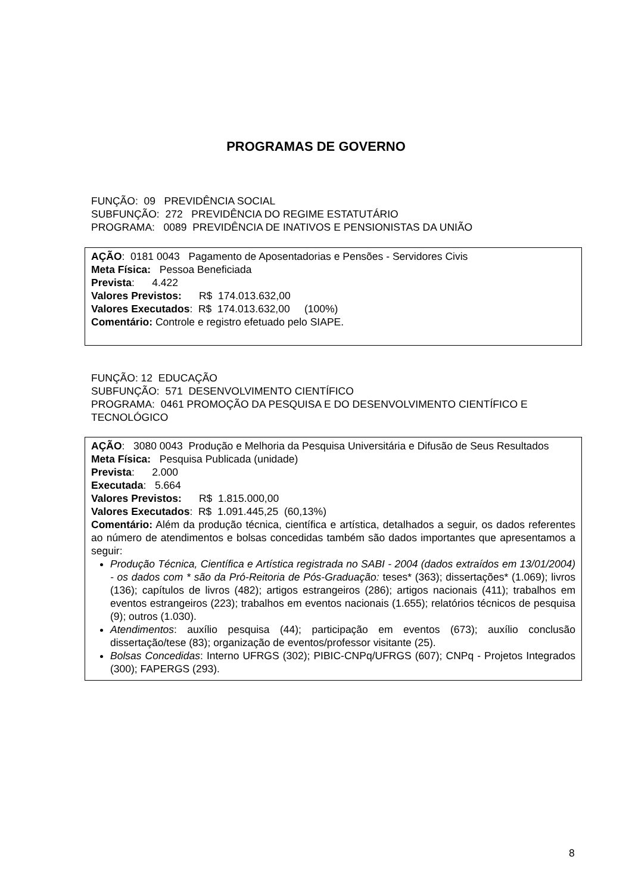PROGRAMAS DE GOVERNO
FUNÇÃO: 09 PREVIDÊNCIA SOCIAL
SUBFUNÇÃO: 272 PREVIDÊNCIA DO REGIME ESTATUTÁRIO
PROGRAMA: 0089 PREVIDÊNCIA DE INATIVOS E PENSIONISTAS DA UNIÃO
AÇÃO: 0181 0043 Pagamento de Aposentadorias e Pensões - Servidores Civis
Meta Física: Pessoa Beneficiada
Prevista: 4.422
Valores Previstos: R$ 174.013.632,00
Valores Executados: R$ 174.013.632,00 (100%)
Comentário: Controle e registro efetuado pelo SIAPE.
FUNÇÃO: 12 EDUCAÇÃO
SUBFUNÇÃO: 571 DESENVOLVIMENTO CIENTÍFICO
PROGRAMA: 0461 PROMOÇÃO DA PESQUISA E DO DESENVOLVIMENTO CIENTÍFICO E TECNOLÓGICO
AÇÃO: 3080 0043 Produção e Melhoria da Pesquisa Universitária e Difusão de Seus Resultados
Meta Física: Pesquisa Publicada (unidade)
Prevista: 2.000
Executada: 5.664
Valores Previstos: R$ 1.815.000,00
Valores Executados: R$ 1.091.445,25 (60,13%)
Comentário: Além da produção técnica, científica e artística, detalhados a seguir, os dados referentes ao número de atendimentos e bolsas concedidas também são dados importantes que apresentamos a seguir:
Produção Técnica, Científica e Artística registrada no SABI - 2004 (dados extraídos em 13/01/2004) - os dados com * são da Pró-Reitoria de Pós-Graduação: teses* (363); dissertações* (1.069); livros (136); capítulos de livros (482); artigos estrangeiros (286); artigos nacionais (411); trabalhos em eventos estrangeiros (223); trabalhos em eventos nacionais (1.655); relatórios técnicos de pesquisa (9); outros (1.030).
Atendimentos: auxílio pesquisa (44); participação em eventos (673); auxílio conclusão dissertação/tese (83); organização de eventos/professor visitante (25).
Bolsas Concedidas: Interno UFRGS (302); PIBIC-CNPq/UFRGS (607); CNPq - Projetos Integrados (300); FAPERGS (293).
8